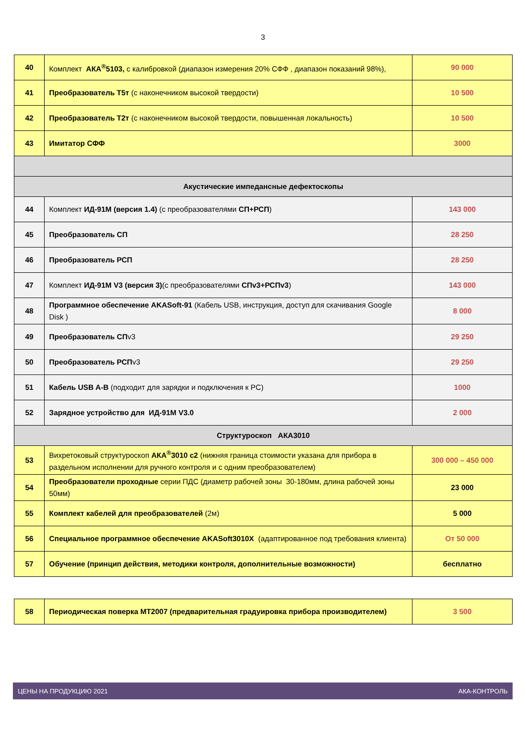3
| 40 | Комплект АКА<sup>®</sup>5103, с калибровкой (диапазон измерения 20% СФФ , диапазон показаний 98%), | 90 000 |
| 41 | Преобразователь Т5т (с наконечником высокой твердости) | 10 500 |
| 42 | Преобразователь Т2т (с наконечником высокой твердости, повышенная локальность) | 10 500 |
| 43 | Имитатор СФФ | 3000 |
| Акустические импедансные дефектоскопы | | |
| 44 | Комплект ИД-91М (версия 1.4) (с преобразователями СП+РСП ) | 143 000 |
| 45 | Преобразователь СП | 28 250 |
| 46 | Преобразователь РСП | 28 250 |
| 47 | Комплект ИД-91М V3 (версия 3) (с преобразователями СПv3+РСПv3 ) | 143 000 |
| 48 | Программное обеспечение AKASoft-91 (Кабель USB, инструкция, доступ для скачивания Google Disk ) | 8 000 |
| 49 | Преобразователь СП v3 | 29 250 |
| 50 | Преобразователь РСП v3 | 29 250 |
| 51 | Кабель USB A-B (подходит для зарядки и подключения к PC) | 1000 |
| 52 | Зарядное устройство для ИД-91М V3.0 | 2 000 |
| Структуроскоп АКА3010 | | |
| 53 | Вихретоковый структуроскоп АКА<sup>®</sup>3010 с2 (нижняя граница стоимости указана для прибора в раздельном исполнении для ручного контроля и с одним преобразователем) | 300 000 – 450 000 |
| 54 | Преобразователи проходные серии ПДС (диаметр рабочей зоны 30-180мм, длина рабочей зоны 50мм) | 23 000 |
| 55 | Комплект кабелей для преобразователей (2м) | 5 000 |
| 56 | Специальное программное обеспечение AKASoft3010X (адаптированное под требования клиента) | От 50 000 |
| 57 | Обучение (принцип действия, методики контроля, дополнительные возможности) | бесплатно |
| 58 | Периодическая поверка МТ2007 (предварительная градуировка прибора производителем) | 3 500 |
ЦЕНЫ НА ПРОДУКЦИЮ 2021 АКА-КОНТРОЛЬ